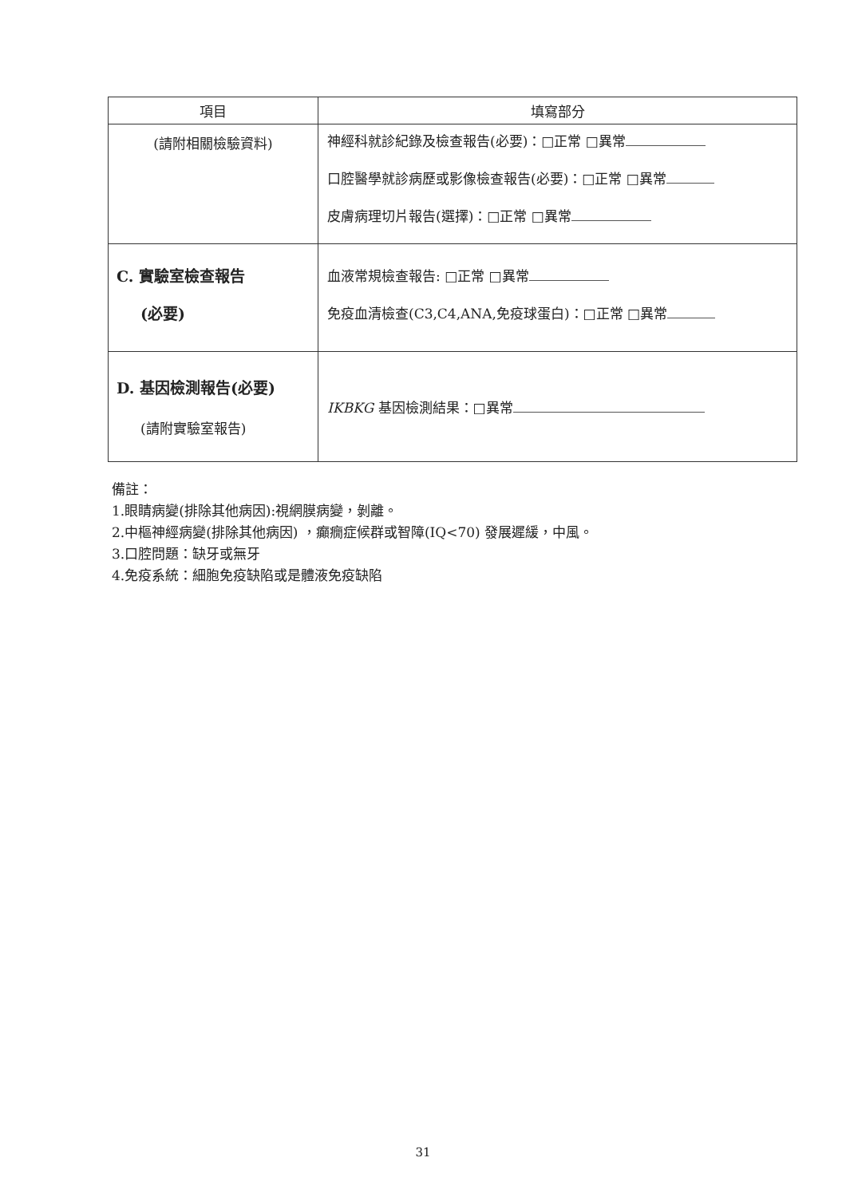| 項目 | 填寫部分 |
| --- | --- |
| (請附相關檢驗資料) | 神經科就診紀錄及檢查報告(必要)：□正常 □異常 口腔醫學就診病歷或影像檢查報告(必要)：□正常 □異常 皮膚病理切片報告(選擇)：□正常 □異常 |
| C. 實驗室檢查報告 (必要) | 血液常規檢查報告: □正常 □異常 免疫血清檢查(C3,C4,ANA,免疫球蛋白)：□正常 □異常 |
| D. 基因檢測報告(必要) (請附實驗室報告) | IKBKG 基因檢測結果：□異常 |
備註：
1.眼睛病變(排除其他病因):視網膜病變，剝離。
2.中樞神經病變(排除其他病因) ，癲癇症候群或智障(IQ<70) 發展遲緩，中風。
3.口腔問題：缺牙或無牙
4.免疫系統：細胞免疫缺陷或是體液免疫缺陷
31